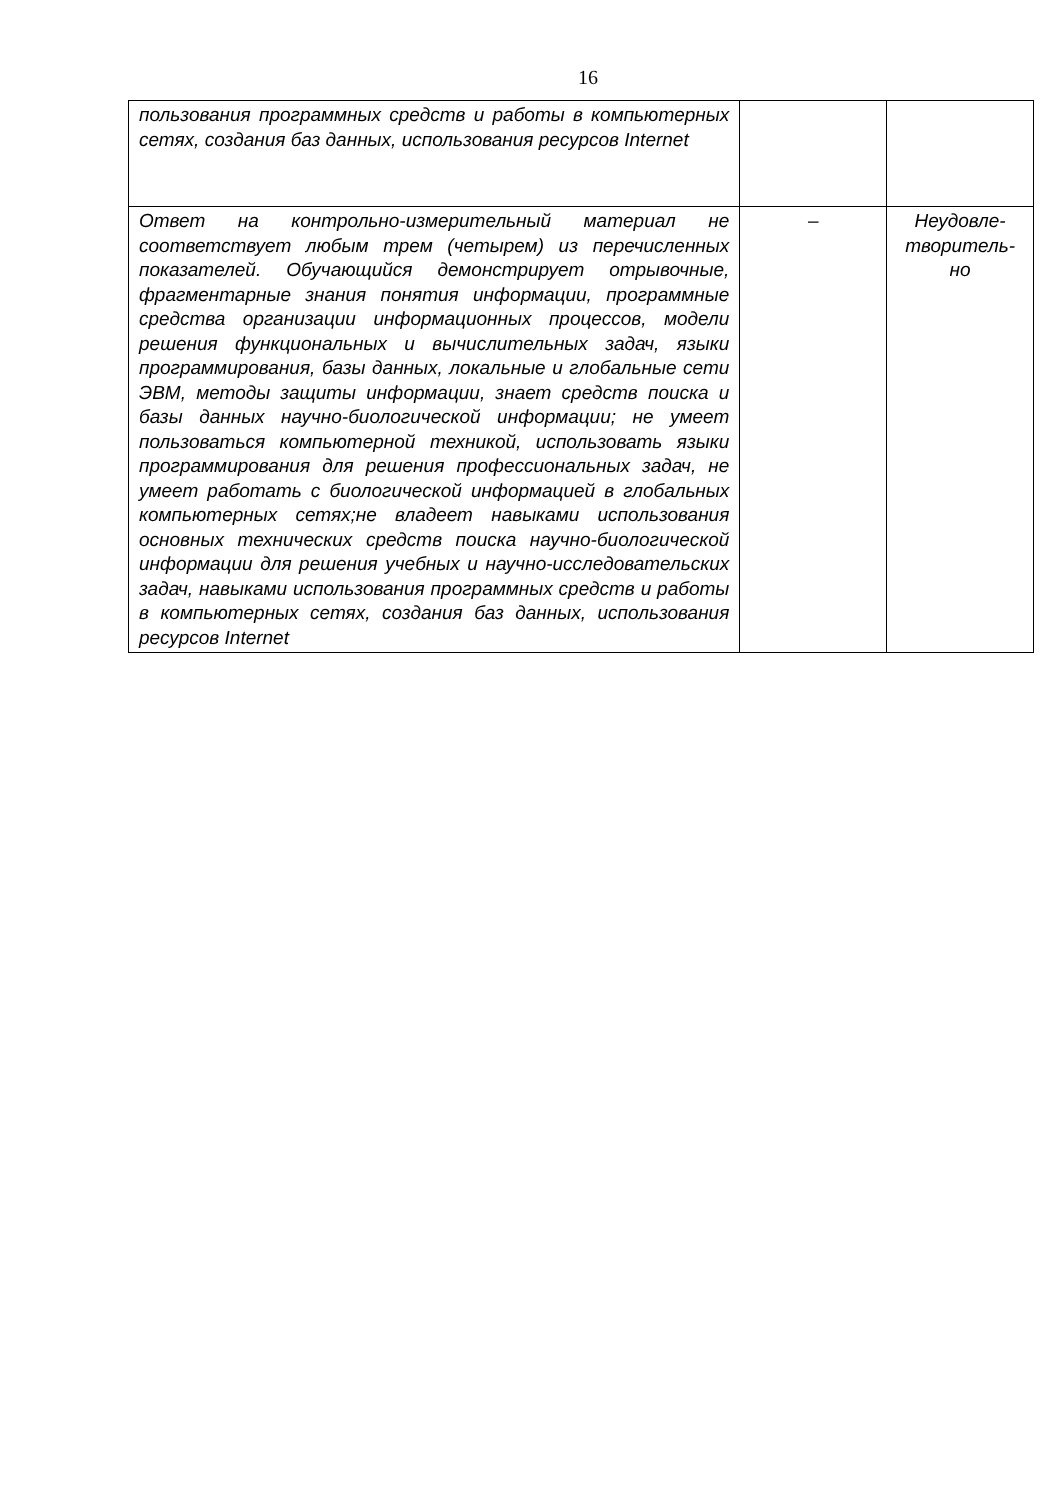16
| пользования программных средств и работы в компьютерных сетях, создания баз данных, использования ресурсов Internet | | |
| Ответ на контрольно-измерительный материал не соответствует любым трем (четырем) из перечисленных показателей. Обучающийся демонстрирует отрывочные, фрагментарные знания понятия информации, программные средства организации информационных процессов, модели решения функциональных и вычислительных задач, языки программирования, базы данных, локальные и глобальные сети ЭВМ, методы защиты информации, знает средств поиска и базы данных научно-биологической информации; не умеет пользоваться компьютерной техникой, использовать языки программирования для решения профессиональных задач, не умеет работать с биологической информацией в глобальных компьютерных сетях;не владеет навыками использования основных технических средств поиска научно-биологической информации для решения учебных и научно-исследовательских задач, навыками использования программных средств и работы в компьютерных сетях, создания баз данных, использования ресурсов Internet | – | Неудовле- творитель- но |